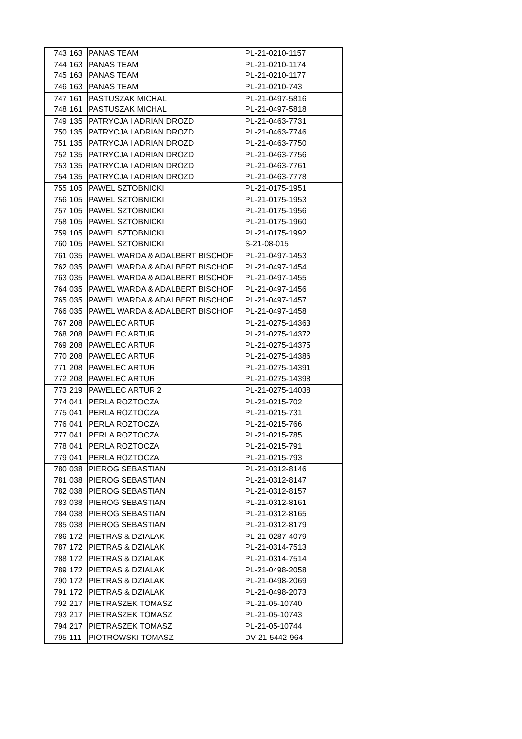| 743 | 163 | PANAS TEAM | PL-21-0210-1157 |
| 744 | 163 | PANAS TEAM | PL-21-0210-1174 |
| 745 | 163 | PANAS TEAM | PL-21-0210-1177 |
| 746 | 163 | PANAS TEAM | PL-21-0210-743 |
| 747 | 161 | PASTUSZAK MICHAL | PL-21-0497-5816 |
| 748 | 161 | PASTUSZAK MICHAL | PL-21-0497-5818 |
| 749 | 135 | PATRYCJA I ADRIAN DROZD | PL-21-0463-7731 |
| 750 | 135 | PATRYCJA I ADRIAN DROZD | PL-21-0463-7746 |
| 751 | 135 | PATRYCJA I ADRIAN DROZD | PL-21-0463-7750 |
| 752 | 135 | PATRYCJA I ADRIAN DROZD | PL-21-0463-7756 |
| 753 | 135 | PATRYCJA I ADRIAN DROZD | PL-21-0463-7761 |
| 754 | 135 | PATRYCJA I ADRIAN DROZD | PL-21-0463-7778 |
| 755 | 105 | PAWEL SZTOBNICKI | PL-21-0175-1951 |
| 756 | 105 | PAWEL SZTOBNICKI | PL-21-0175-1953 |
| 757 | 105 | PAWEL SZTOBNICKI | PL-21-0175-1956 |
| 758 | 105 | PAWEL SZTOBNICKI | PL-21-0175-1960 |
| 759 | 105 | PAWEL SZTOBNICKI | PL-21-0175-1992 |
| 760 | 105 | PAWEL SZTOBNICKI | S-21-08-015 |
| 761 | 035 | PAWEL WARDA & ADALBERT BISCHOF | PL-21-0497-1453 |
| 762 | 035 | PAWEL WARDA & ADALBERT BISCHOF | PL-21-0497-1454 |
| 763 | 035 | PAWEL WARDA & ADALBERT BISCHOF | PL-21-0497-1455 |
| 764 | 035 | PAWEL WARDA & ADALBERT BISCHOF | PL-21-0497-1456 |
| 765 | 035 | PAWEL WARDA & ADALBERT BISCHOF | PL-21-0497-1457 |
| 766 | 035 | PAWEL WARDA & ADALBERT BISCHOF | PL-21-0497-1458 |
| 767 | 208 | PAWELEC ARTUR | PL-21-0275-14363 |
| 768 | 208 | PAWELEC ARTUR | PL-21-0275-14372 |
| 769 | 208 | PAWELEC ARTUR | PL-21-0275-14375 |
| 770 | 208 | PAWELEC ARTUR | PL-21-0275-14386 |
| 771 | 208 | PAWELEC ARTUR | PL-21-0275-14391 |
| 772 | 208 | PAWELEC ARTUR | PL-21-0275-14398 |
| 773 | 219 | PAWELEC ARTUR 2 | PL-21-0275-14038 |
| 774 | 041 | PERLA ROZTOCZA | PL-21-0215-702 |
| 775 | 041 | PERLA ROZTOCZA | PL-21-0215-731 |
| 776 | 041 | PERLA ROZTOCZA | PL-21-0215-766 |
| 777 | 041 | PERLA ROZTOCZA | PL-21-0215-785 |
| 778 | 041 | PERLA ROZTOCZA | PL-21-0215-791 |
| 779 | 041 | PERLA ROZTOCZA | PL-21-0215-793 |
| 780 | 038 | PIEROG SEBASTIAN | PL-21-0312-8146 |
| 781 | 038 | PIEROG SEBASTIAN | PL-21-0312-8147 |
| 782 | 038 | PIEROG SEBASTIAN | PL-21-0312-8157 |
| 783 | 038 | PIEROG SEBASTIAN | PL-21-0312-8161 |
| 784 | 038 | PIEROG SEBASTIAN | PL-21-0312-8165 |
| 785 | 038 | PIEROG SEBASTIAN | PL-21-0312-8179 |
| 786 | 172 | PIETRAS & DZIALAK | PL-21-0287-4079 |
| 787 | 172 | PIETRAS & DZIALAK | PL-21-0314-7513 |
| 788 | 172 | PIETRAS & DZIALAK | PL-21-0314-7514 |
| 789 | 172 | PIETRAS & DZIALAK | PL-21-0498-2058 |
| 790 | 172 | PIETRAS & DZIALAK | PL-21-0498-2069 |
| 791 | 172 | PIETRAS & DZIALAK | PL-21-0498-2073 |
| 792 | 217 | PIETRASZEK TOMASZ | PL-21-05-10740 |
| 793 | 217 | PIETRASZEK TOMASZ | PL-21-05-10743 |
| 794 | 217 | PIETRASZEK TOMASZ | PL-21-05-10744 |
| 795 | 111 | PIOTROWSKI TOMASZ | DV-21-5442-964 |